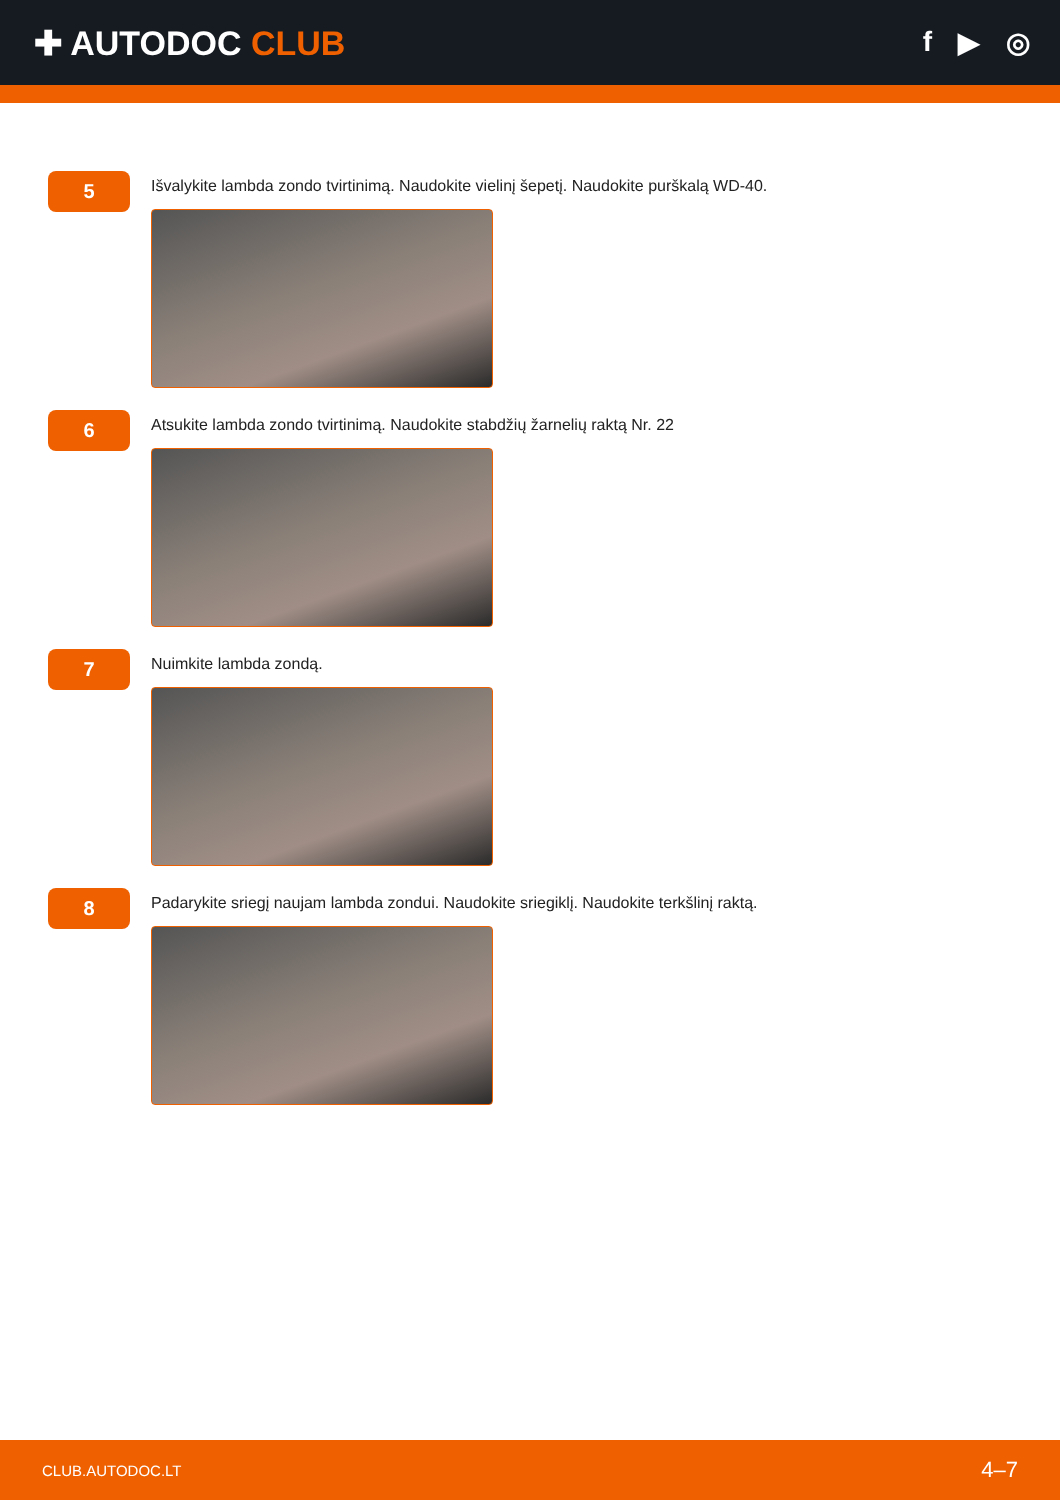✚ AUTODOC CLUB
f ▶ ◎
5
Išvalykite lambda zondo tvirtinimą. Naudokite vielinį šepetį. Naudokite purškalą WD-40.
6
Atsukite lambda zondo tvirtinimą. Naudokite stabdžių žarnelių raktą Nr. 22
7
Nuimkite lambda zondą.
8
Padarykite sriegį naujam lambda zondui. Naudokite sriegiklį. Naudokite terkšlinį raktą.
CLUB.AUTODOC.LT 4–7